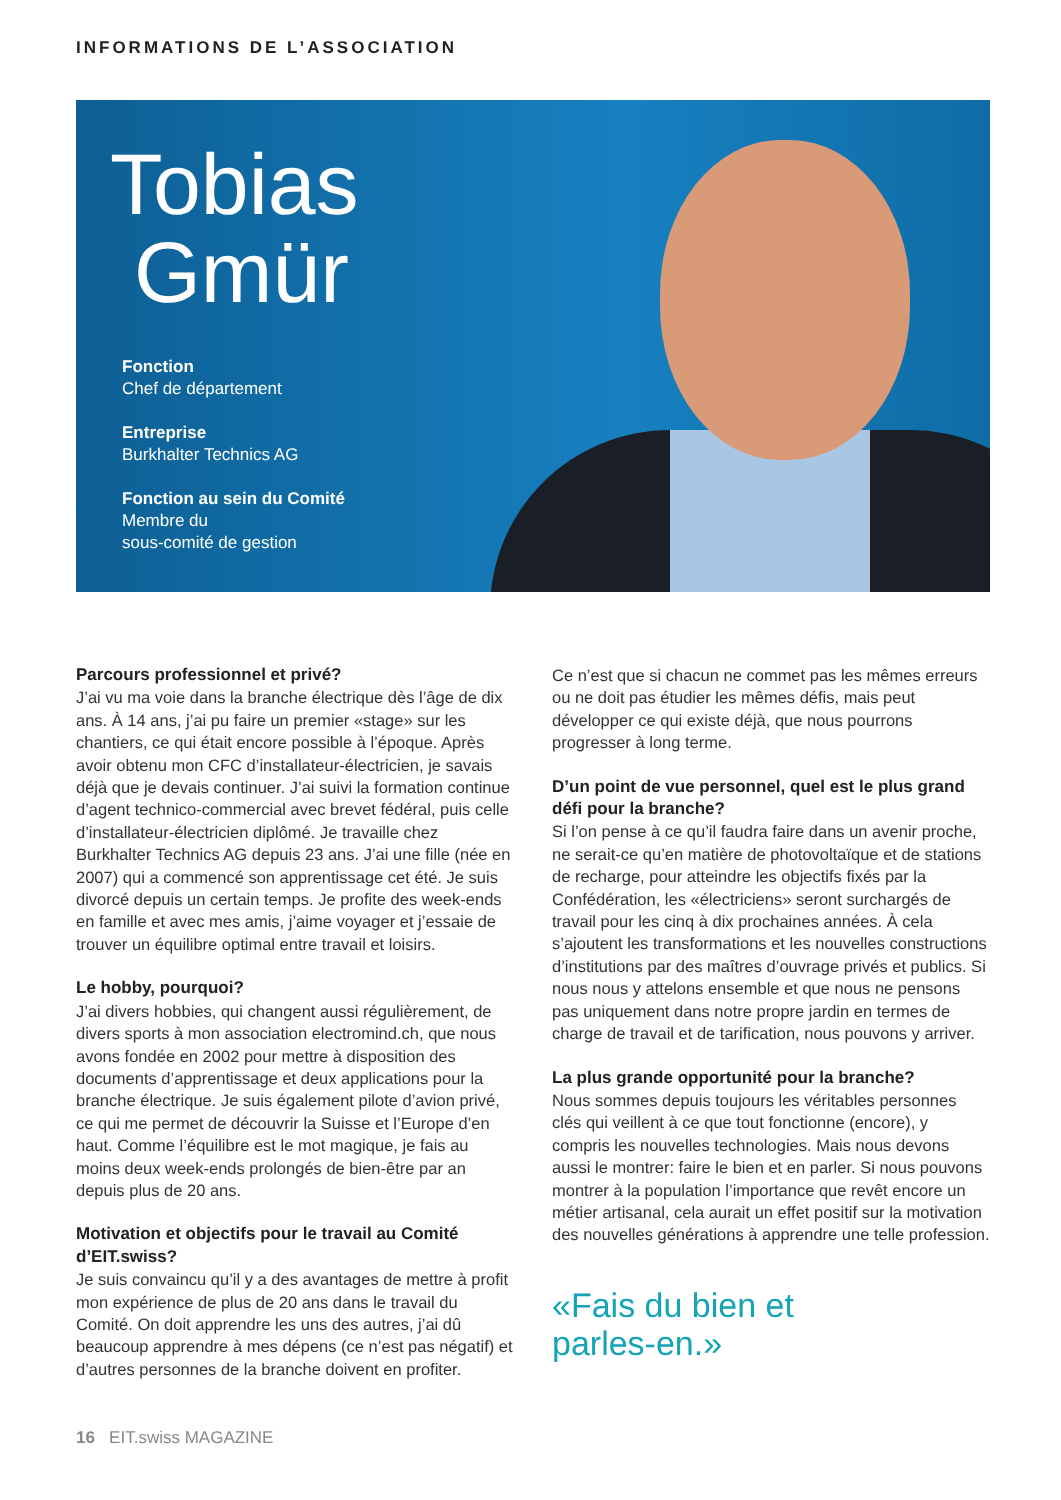INFORMATIONS DE L’ASSOCIATION
Tobias
Gmür
Fonction
Chef de département
Entreprise
Burkhalter Technics AG
Fonction au sein du Comité
Membre du
sous-comité de gestion
Parcours professionnel et privé?
J’ai vu ma voie dans la branche électrique dès l’âge de dix ans. À 14 ans, j’ai pu faire un premier «stage» sur les chantiers, ce qui était encore possible à l’époque. Après avoir obtenu mon CFC d’installateur-électricien, je savais déjà que je devais continuer. J’ai suivi la formation continue d’agent technico-commercial avec brevet fédéral, puis celle d’installateur-électricien diplômé. Je travaille chez Burkhalter Technics AG depuis 23 ans. J’ai une fille (née en 2007) qui a commencé son apprentissage cet été. Je suis divorcé depuis un certain temps. Je profite des week-ends en famille et avec mes amis, j’aime voyager et j’essaie de trouver un équilibre optimal entre travail et loisirs.
Le hobby, pourquoi?
J’ai divers hobbies, qui changent aussi régulièrement, de divers sports à mon association electromind.ch, que nous avons fondée en 2002 pour mettre à disposition des documents d’apprentissage et deux applications pour la branche électrique. Je suis également pilote d’avion privé, ce qui me permet de découvrir la Suisse et l’Europe d’en haut. Comme l’équilibre est le mot magique, je fais au moins deux week-ends prolongés de bien-être par an depuis plus de 20 ans.
Motivation et objectifs pour le travail au Comité d’EIT.swiss?
Je suis convaincu qu’il y a des avantages de mettre à profit mon expérience de plus de 20 ans dans le travail du Comité. On doit apprendre les uns des autres, j’ai dû beaucoup apprendre à mes dépens (ce n’est pas négatif) et d’autres personnes de la branche doivent en profiter.
Ce n’est que si chacun ne commet pas les mêmes erreurs ou ne doit pas étudier les mêmes défis, mais peut développer ce qui existe déjà, que nous pourrons progresser à long terme.
D’un point de vue personnel, quel est le plus grand défi pour la branche?
Si l’on pense à ce qu’il faudra faire dans un avenir proche, ne serait-ce qu’en matière de photovoltaïque et de stations de recharge, pour atteindre les objectifs fixés par la Confédération, les «électriciens» seront surchargés de travail pour les cinq à dix prochaines années. À cela s’ajoutent les transformations et les nouvelles constructions d’institutions par des maîtres d’ouvrage privés et publics. Si nous nous y attelons ensemble et que nous ne pensons pas uniquement dans notre propre jardin en termes de charge de travail et de tarification, nous pouvons y arriver.
La plus grande opportunité pour la branche?
Nous sommes depuis toujours les véritables personnes clés qui veillent à ce que tout fonctionne (encore), y compris les nouvelles technologies. Mais nous devons aussi le montrer: faire le bien et en parler. Si nous pouvons montrer à la population l’importance que revêt encore un métier artisanal, cela aurait un effet positif sur la motivation des nouvelles générations à apprendre une telle profession.
«Fais du bien et
parles-en.»
16 EIT.swiss MAGAZINE